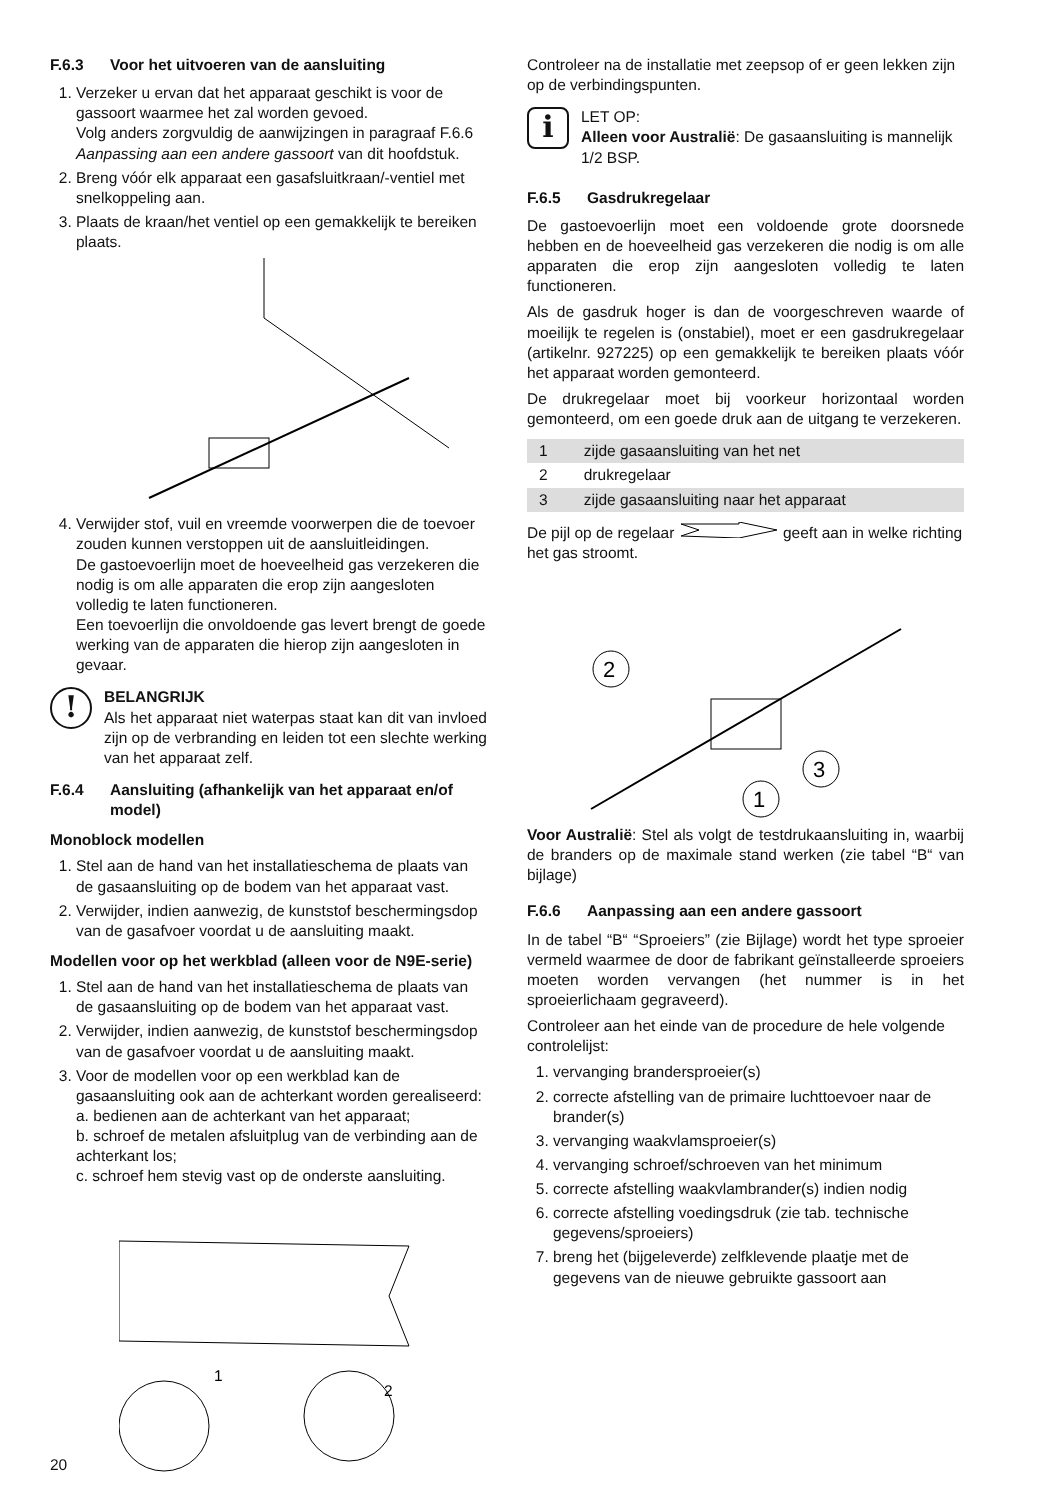F.6.3 Voor het uitvoeren van de aansluiting
1. Verzeker u ervan dat het apparaat geschikt is voor de gassoort waarmee het zal worden gevoed.
Volg anders zorgvuldig de aanwijzingen in paragraaf F.6.6 Aanpassing aan een andere gassoort van dit hoofdstuk.
2. Breng vóór elk apparaat een gasafsluitkraan/-ventiel met snelkoppeling aan.
3. Plaats de kraan/het ventiel op een gemakkelijk te bereiken plaats.
4. Verwijder stof, vuil en vreemde voorwerpen die de toevoer zouden kunnen verstoppen uit de aansluitleidingen.
De gastoevoerlijn moet de hoeveelheid gas verzekeren die nodig is om alle apparaten die erop zijn aangesloten volledig te laten functioneren.
Een toevoerlijn die onvoldoende gas levert brengt de goede werking van de apparaten die hierop zijn aangesloten in gevaar.
!
BELANGRIJK
Als het apparaat niet waterpas staat kan dit van invloed zijn op de verbranding en leiden tot een slechte werking van het apparaat zelf.
F.6.4 Aansluiting (afhankelijk van het apparaat en/of model)
Monoblock modellen
1. Stel aan de hand van het installatieschema de plaats van de gasaansluiting op de bodem van het apparaat vast.
2. Verwijder, indien aanwezig, de kunststof beschermingsdop van de gasafvoer voordat u de aansluiting maakt.
Modellen voor op het werkblad (alleen voor de N9E-serie)
1. Stel aan de hand van het installatieschema de plaats van de gasaansluiting op de bodem van het apparaat vast.
2. Verwijder, indien aanwezig, de kunststof beschermingsdop van de gasafvoer voordat u de aansluiting maakt.
3. Voor de modellen voor op een werkblad kan de gasaansluiting ook aan de achterkant worden gerealiseerd:
a. bedienen aan de achterkant van het apparaat;
b. schroef de metalen afsluitplug van de verbinding aan de achterkant los;
c. schroef hem stevig vast op de onderste aansluiting.
1
2
Controleer na de installatie met zeepsop of er geen lekken zijn op de verbindingspunten.
i
LET OP:
Alleen voor Australië: De gasaansluiting is mannelijk 1/2 BSP.
F.6.5 Gasdrukregelaar
De gastoevoerlijn moet een voldoende grote doorsnede hebben en de hoeveelheid gas verzekeren die nodig is om alle apparaten die erop zijn aangesloten volledig te laten functioneren.
Als de gasdruk hoger is dan de voorgeschreven waarde of moeilijk te regelen is (onstabiel), moet er een gasdrukregelaar (artikelnr. 927225) op een gemakkelijk te bereiken plaats vóór het apparaat worden gemonteerd.
De drukregelaar moet bij voorkeur horizontaal worden gemonteerd, om een goede druk aan de uitgang te verzekeren.
| 1 | zijde gasaansluiting van het net |
| 2 | drukregelaar |
| 3 | zijde gasaansluiting naar het apparaat |
De pijl op de regelaar geeft aan in welke richting het gas stroomt.
2
3
1
Voor Australië: Stel als volgt de testdrukaansluiting in, waarbij de branders op de maximale stand werken (zie tabel “B“ van bijlage)
F.6.6 Aanpassing aan een andere gassoort
In de tabel “B“ “Sproeiers” (zie Bijlage) wordt het type sproeier vermeld waarmee de door de fabrikant geïnstalleerde sproeiers moeten worden vervangen (het nummer is in het sproeierlichaam gegraveerd).
Controleer aan het einde van de procedure de hele volgende controlelijst:
1. vervanging brandersproeier(s)
2. correcte afstelling van de primaire luchttoevoer naar de brander(s)
3. vervanging waakvlamsproeier(s)
4. vervanging schroef/schroeven van het minimum
5. correcte afstelling waakvlambrander(s) indien nodig
6. correcte afstelling voedingsdruk (zie tab. technische gegevens/sproeiers)
7. breng het (bijgeleverde) zelfklevende plaatje met de gegevens van de nieuwe gebruikte gassoort aan
20